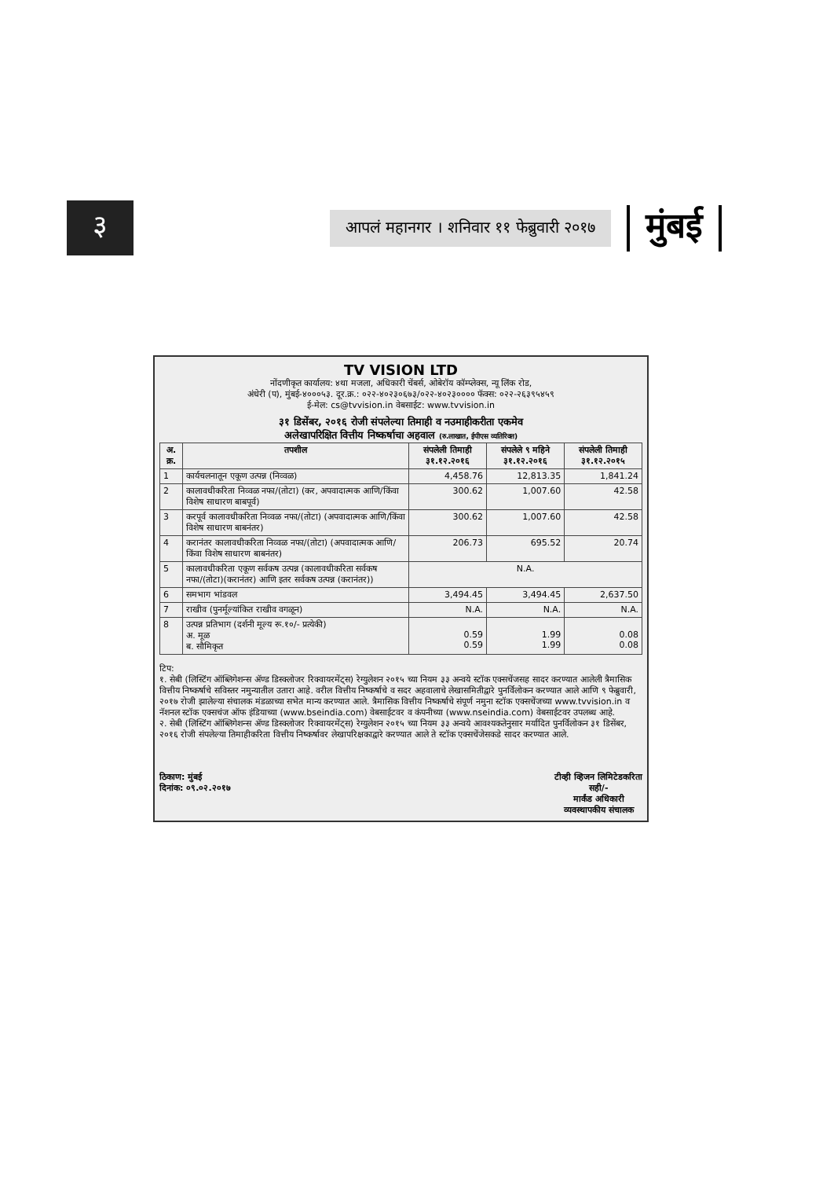३
आपलं महानगर । शनिवार ११ फेब्रुवारी २०१७
मुंबई
TV VISION LTD
नोंदणीकृत कार्यालय: ४था मजला, अधिकारी चेंबर्स, ओबेरॉय कॉम्प्लेक्स, न्यू लिंक रोड,
अंधेरी (प), मुंबई-४०००५३. दूर.क्र.: ०२२-४०२३०६७३/०२२-४०२३०००० फॅक्स: ०२२-२६३९५४५९
ई-मेल: cs@tvvision.in वेबसाईट: www.tvvision.in
३१ डिसेंबर, २०१६ रोजी संपलेल्या तिमाही व नउमाहीकरीता एकमेव
अलेखापरिक्षित वित्तीय निष्कर्षाचा अहवाल (रु.लाखात, ईपीएस व्यतिरिक्त)
| अ. क्र. | तपशील | संपलेली तिमाही ३१.१२.२०१६ | संपलेले ९ महिने ३१.१२.२०१६ | संपलेली तिमाही ३१.१२.२०१५ |
| --- | --- | --- | --- | --- |
| 1 | कार्यचलनातून एकूण उत्पन्न (निव्वळ) | 4,458.76 | 12,813.35 | 1,841.24 |
| 2 | कालावधीकरिता निव्वळ नफा/(तोटा) (कर, अपवादात्मक आणि/किंवा विशेष साधारण बाबपूर्व) | 300.62 | 1,007.60 | 42.58 |
| 3 | करपूर्व कालावधीकरिता निव्वळ नफा/(तोटा) (अपवादात्मक आणि/किंवा विशेष साधारण बाबनंतर) | 300.62 | 1,007.60 | 42.58 |
| 4 | करानंतर कालावधीकरिता निव्वळ नफा/(तोटा) (अपवादात्मक आणि/किंवा विशेष साधारण बाबनंतर) | 206.73 | 695.52 | 20.74 |
| 5 | कालावधीकरिता एकूण सर्वकष उत्पन्न (कालावधीकरिता सर्वकष नफा/(तोटा)(करानंतर) आणि इतर सर्वकष उत्पन्न (करानंतर)) | N.A. | | |
| 6 | समभाग भांडवल | 3,494.45 | 3,494.45 | 2,637.50 |
| 7 | राखीव (पुनर्मूल्यांकित राखीव वगळून) | N.A. | N.A. | N.A. |
| 8 | उत्पन्न प्रतिभाग (दर्शनी मूल्य रू.१०/- प्रत्येकी) अ. मूळ ब. सौमिकृत | 0.59 0.59 | 1.99 1.99 | 0.08 0.08 |
टिप:
१. सेबी (लिस्टिंग ऑब्लिगेशन्स ॲण्ड डिस्क्लोजर रिक्वायरमेंट्स) रेग्युलेशन २०१५ च्या नियम ३३ अन्वये स्टॉक एक्सचेंजसह सादर करण्यात आलेली त्रैमासिक वित्तीय निष्कर्षाचे सविस्तर नमुन्यातील उतारा आहे. वरील वित्तीय निष्कर्षाचे व सदर अहवालाचे लेखासमितीद्वारे पुनर्विलोकन करण्यात आले आणि ९ फेब्रुवारी, २०१७ रोजी झालेल्या संचालक मंडळाच्या सभेत मान्य करण्यात आले. त्रैमासिक वित्तीय निष्कर्षाचे संपूर्ण नमुना स्टॉक एक्सचेंजच्या www.tvvision.in व नॅशनल स्टॉक एक्सचंज ऑफ इंडियाच्या (www.bseindia.com) वेबसाईटवर व कंपनीच्या (www.nseindia.com) वेबसाईटवर उपलब्ध आहे.
२. सेबी (लिस्टिंग ऑब्लिगेशन्स ॲण्ड डिस्क्लोजर रिक्वायरमेंट्स) रेग्युलेशन २०१५ च्या नियम ३३ अन्वये आवश्यकतेनुसार मर्यादित पुनर्विलोकन ३१ डिसेंबर, २०१६ रोजी संपलेल्या तिमाहीकरिता वित्तीय निष्कर्षावर लेखापरिक्षकाद्वारे करण्यात आले ते स्टॉक एक्सचेंजेसकडे सादर करण्यात आले.
ठिकाण: मुंबई
दिनांक: ०९.०२.२०१७
टीव्ही व्हिजन लिमिटेडकरिता
सही/-
मार्कंड अधिकारी
व्यवस्थापकीय संचालक